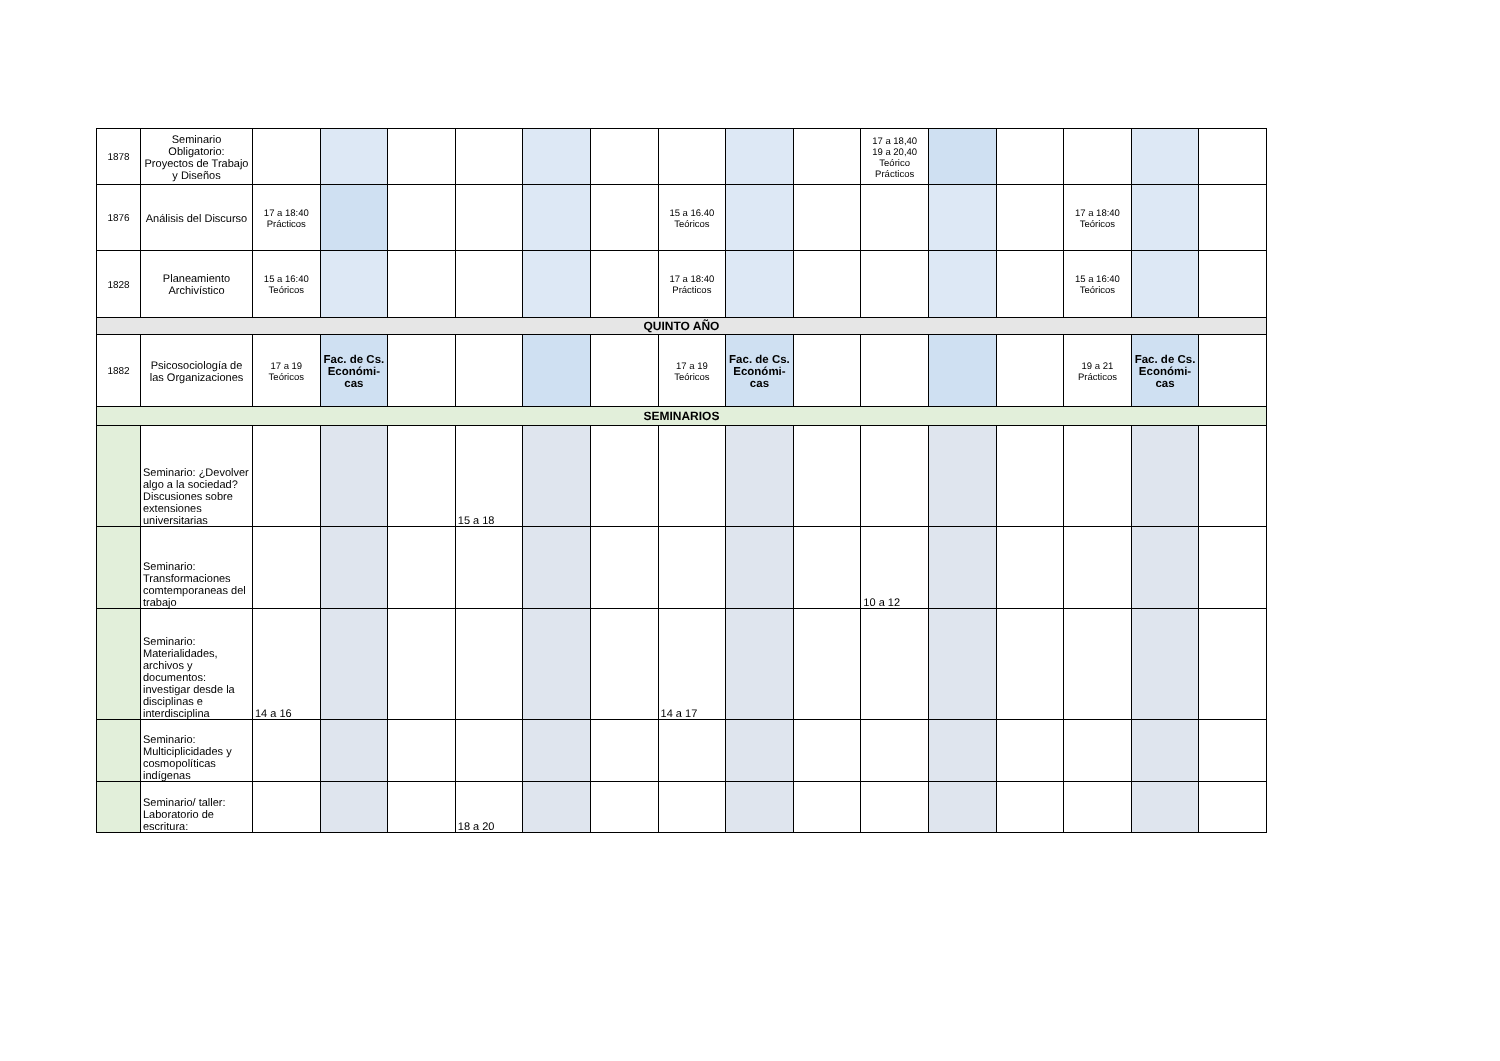| 1878 | Seminario Obligatorio: Proyectos de Trabajo y Diseños | | | | | | | | | | 17 a 18,40 19 a 20,40 Teórico Prácticos | | | | | |
| 1876 | Análisis del Discurso | 17 a 18:40 Prácticos | | | | | | 15 a 16.40 Teóricos | | | | | | 17 a 18:40 Teóricos | | |
| 1828 | Planeamiento Archivístico | 15 a 16:40 Teóricos | | | | | | 17 a 18:40 Prácticos | | | | | | 15 a 16:40 Teóricos | | |
| QUINTO AÑO | | | | | | | | | | | | | | | | |
| 1882 | Psicosociología de las Organizaciones | 17 a 19 Teóricos | Fac. de Cs. Económi-cas | | | | | 17 a 19 Teóricos | Fac. de Cs. Económi-cas | | | | | 19 a 21 Prácticos | Fac. de Cs. Económi-cas | |
| SEMINARIOS | | | | | | | | | | | | | | | | |
| | Seminario: ¿Devolver algo a la sociedad? Discusiones sobre extensiones universitarias | | | | 15 a 18 | | | | | | | | | | | |
| | Seminario: Transformaciones comtemporaneas del trabajo | | | | | | | | | | 10 a 12 | | | | | |
| | Seminario: Materialidades, archivos y documentos: investigar desde la disciplinas e interdisciplina | 14 a 16 | | | | | | 14 a 17 | | | | | | | | |
| | Seminario: Multiciplicidades y cosmopolíticas indígenas | | | | | | | | | | | | | | | |
| | Seminario/ taller: Laboratorio de escritura: | | | | 18 a 20 | | | | | | | | | | | |